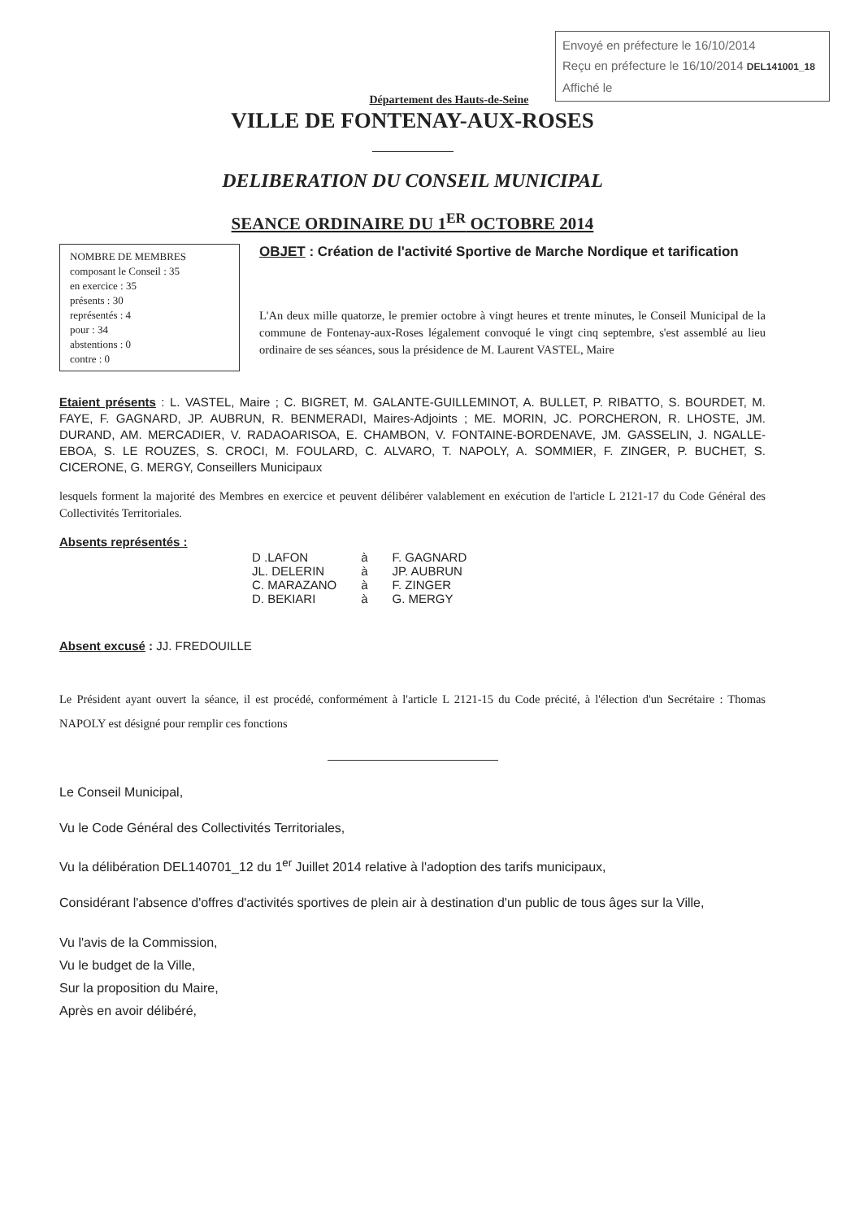Envoyé en préfecture le 16/10/2014
Reçu en préfecture le 16/10/2014 DEL141001_18
Affiché le
Département des Hauts-de-Seine
VILLE DE FONTENAY-AUX-ROSES
DELIBERATION DU CONSEIL MUNICIPAL
SEANCE ORDINAIRE DU 1<sup>ER</sup> OCTOBRE 2014
NOMBRE DE MEMBRES
composant le Conseil : 35
en exercice : 35
présents : 30
représentés : 4
pour : 34
abstentions : 0
contre : 0
OBJET : Création de l'activité Sportive de Marche Nordique et tarification
L'An deux mille quatorze, le premier octobre à vingt heures et trente minutes, le Conseil Municipal de la commune de Fontenay-aux-Roses légalement convoqué le vingt cinq septembre, s'est assemblé au lieu ordinaire de ses séances, sous la présidence de M. Laurent VASTEL, Maire
Etaient présents : L. VASTEL, Maire ; C. BIGRET, M. GALANTE-GUILLEMINOT, A. BULLET, P. RIBATTO, S. BOURDET, M. FAYE, F. GAGNARD, JP. AUBRUN, R. BENMERADI, Maires-Adjoints ; ME. MORIN, JC. PORCHERON, R. LHOSTE, JM. DURAND, AM. MERCADIER, V. RADAOARISOA, E. CHAMBON, V. FONTAINE-BORDENAVE, JM. GASSELIN, J. NGALLE-EBOA, S. LE ROUZES, S. CROCI, M. FOULARD, C. ALVARO, T. NAPOLY, A. SOMMIER, F. ZINGER, P. BUCHET, S. CICERONE, G. MERGY, Conseillers Municipaux
lesquels forment la majorité des Membres en exercice et peuvent délibérer valablement en exécution de l'article L 2121-17 du Code Général des Collectivités Territoriales.
Absents représentés :
| D .LAFON | à | F. GAGNARD |
| JL. DELERIN | à | JP. AUBRUN |
| C. MARAZANO | à | F. ZINGER |
| D. BEKIARI | à | G. MERGY |
Absent excusé : JJ. FREDOUILLE
Le Président ayant ouvert la séance, il est procédé, conformément à l'article L 2121-15 du Code précité, à l'élection d'un Secrétaire : Thomas NAPOLY est désigné pour remplir ces fonctions
Le Conseil Municipal,
Vu le Code Général des Collectivités Territoriales,
Vu la délibération DEL140701_12 du 1<sup>er</sup> Juillet 2014 relative à l'adoption des tarifs municipaux,
Considérant l'absence d'offres d'activités sportives de plein air à destination d'un public de tous âges sur la Ville,
Vu l'avis de la Commission,
Vu le budget de la Ville,
Sur la proposition du Maire,
Après en avoir délibéré,